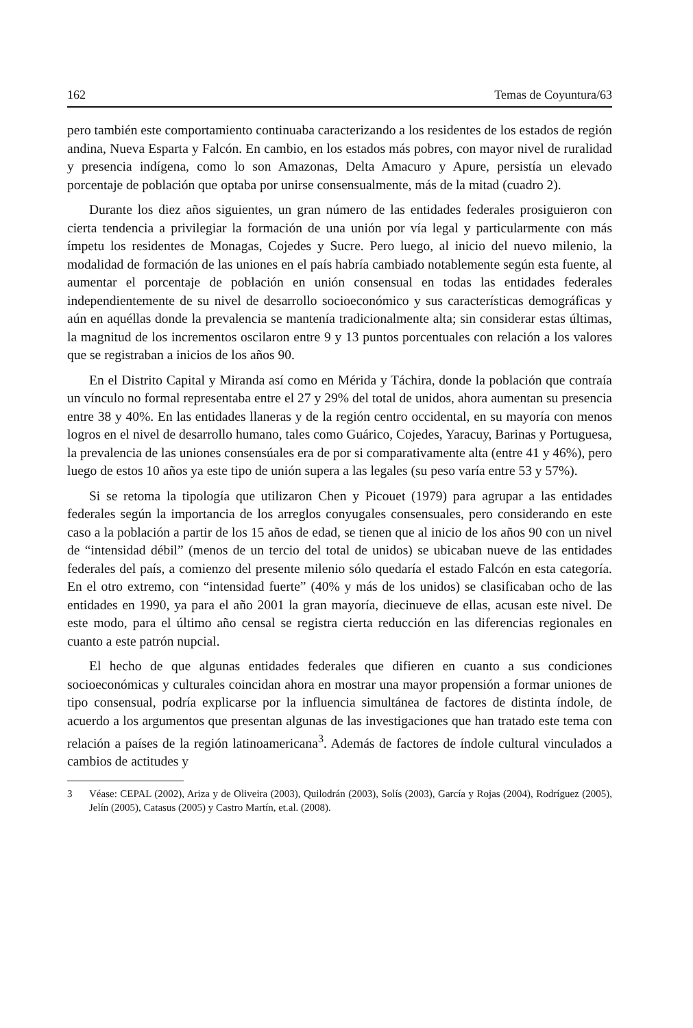162 Temas de Coyuntura/63
pero también este comportamiento continuaba caracterizando a los residentes de los estados de región andina, Nueva Esparta y Falcón. En cambio, en los estados más pobres, con mayor nivel de ruralidad y presencia indígena, como lo son Amazonas, Delta Amacuro y Apure, persistía un elevado porcentaje de población que optaba por unirse consensualmente, más de la mitad (cuadro 2).
Durante los diez años siguientes, un gran número de las entidades federales prosiguieron con cierta tendencia a privilegiar la formación de una unión por vía legal y particularmente con más ímpetu los residentes de Monagas, Cojedes y Sucre. Pero luego, al inicio del nuevo milenio, la modalidad de formación de las uniones en el país habría cambiado notablemente según esta fuente, al aumentar el porcentaje de población en unión consensual en todas las entidades federales independientemente de su nivel de desarrollo socioeconómico y sus características demográficas y aún en aquéllas donde la prevalencia se mantenía tradicionalmente alta; sin considerar estas últimas, la magnitud de los incrementos oscilaron entre 9 y 13 puntos porcentuales con relación a los valores que se registraban a inicios de los años 90.
En el Distrito Capital y Miranda así como en Mérida y Táchira, donde la población que contraía un vínculo no formal representaba entre el 27 y 29% del total de unidos, ahora aumentan su presencia entre 38 y 40%. En las entidades llaneras y de la región centro occidental, en su mayoría con menos logros en el nivel de desarrollo humano, tales como Guárico, Cojedes, Yaracuy, Barinas y Portuguesa, la prevalencia de las uniones consensúales era de por si comparativamente alta (entre 41 y 46%), pero luego de estos 10 años ya este tipo de unión supera a las legales (su peso varía entre 53 y 57%).
Si se retoma la tipología que utilizaron Chen y Picouet (1979) para agrupar a las entidades federales según la importancia de los arreglos conyugales consensuales, pero considerando en este caso a la población a partir de los 15 años de edad, se tienen que al inicio de los años 90 con un nivel de “intensidad débil” (menos de un tercio del total de unidos) se ubicaban nueve de las entidades federales del país, a comienzo del presente milenio sólo quedaría el estado Falcón en esta categoría. En el otro extremo, con “intensidad fuerte” (40% y más de los unidos) se clasificaban ocho de las entidades en 1990, ya para el año 2001 la gran mayoría, diecinueve de ellas, acusan este nivel. De este modo, para el último año censal se registra cierta reducción en las diferencias regionales en cuanto a este patrón nupcial.
El hecho de que algunas entidades federales que difieren en cuanto a sus condiciones socioeconómicas y culturales coincidan ahora en mostrar una mayor propensión a formar uniones de tipo consensual, podría explicarse por la influencia simultánea de factores de distinta índole, de acuerdo a los argumentos que presentan algunas de las investigaciones que han tratado este tema con relación a países de la región latinoamericana<sup>3</sup>. Además de factores de índole cultural vinculados a cambios de actitudes y
3 Véase: CEPAL (2002), Ariza y de Oliveira (2003), Quilodrán (2003), Solís (2003), García y Rojas (2004), Rodríguez (2005), Jelín (2005), Catasus (2005) y Castro Martín, et.al. (2008).